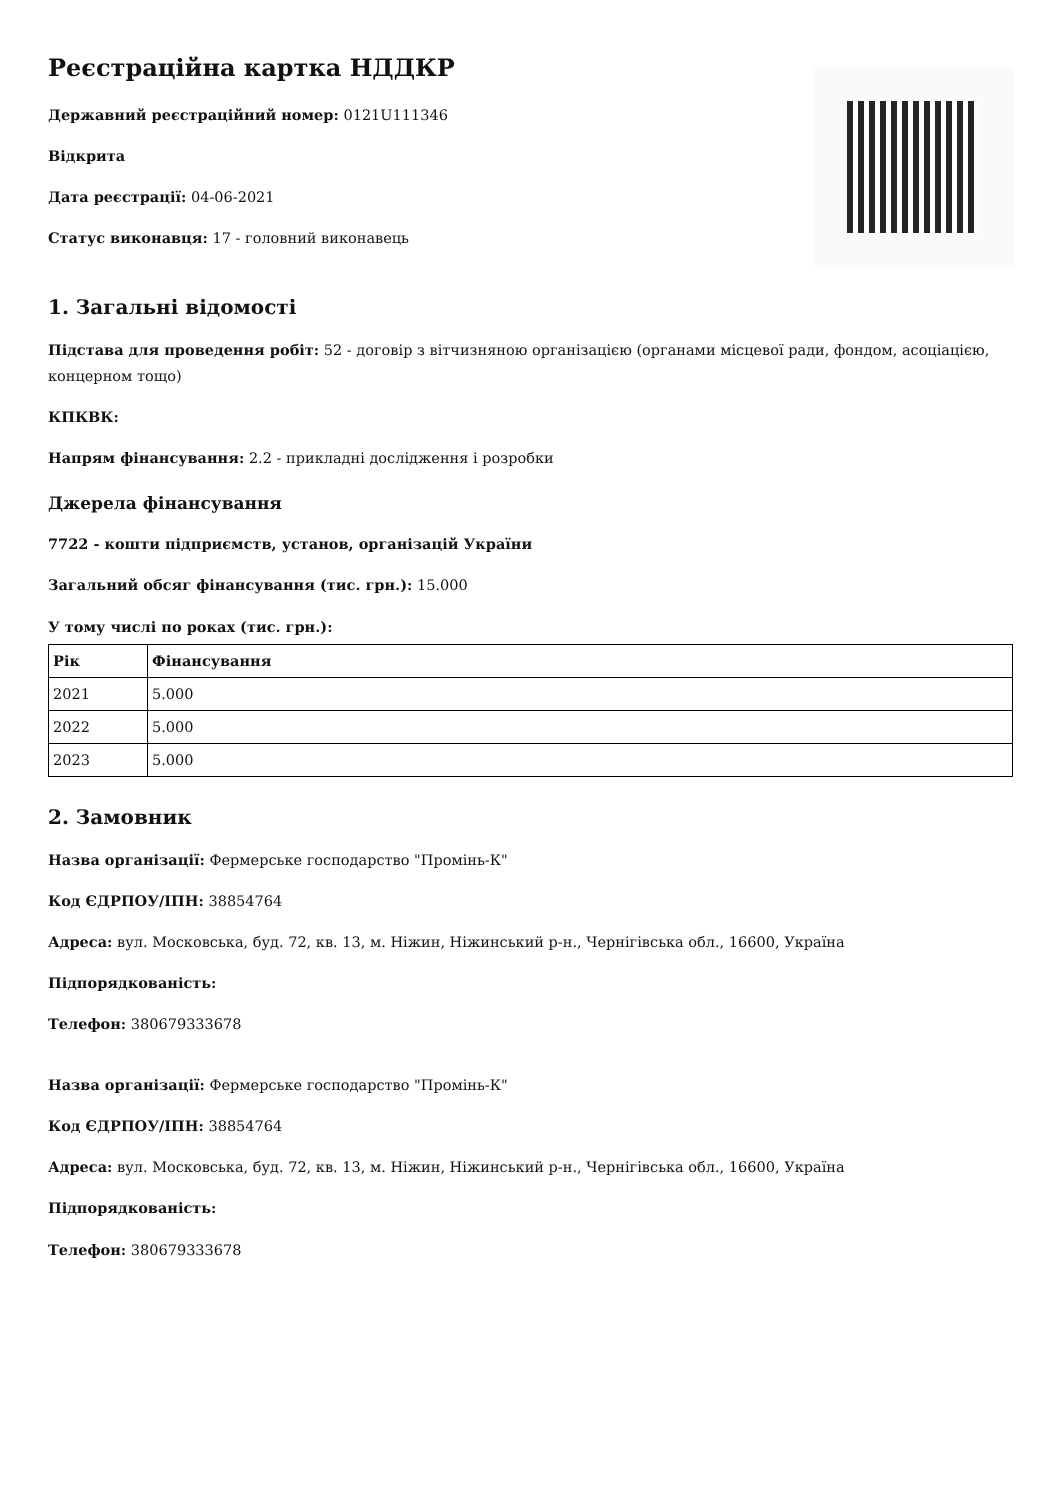Реєстраційна картка НДДКР
Державний реєстраційний номер: 0121U111346
Відкрита
Дата реєстрації: 04-06-2021
Статус виконавця: 17 - головний виконавець
1. Загальні відомості
Підстава для проведення робіт: 52 - договір з вітчизняною організацією (органами місцевої ради, фондом, асоціацією, концерном тощо)
КПКВК:
Напрям фінансування: 2.2 - прикладні дослідження і розробки
Джерела фінансування
7722 - кошти підприємств, установ, організацій України
Загальний обсяг фінансування (тис. грн.): 15.000
У тому числі по роках (тис. грн.):
| Рік | Фінансування |
| --- | --- |
| 2021 | 5.000 |
| 2022 | 5.000 |
| 2023 | 5.000 |
2. Замовник
Назва організації: Фермерське господарство "Промінь-К"
Код ЄДРПОУ/ІПН: 38854764
Адреса: вул. Московська, буд. 72, кв. 13, м. Ніжин, Ніжинський р-н., Чернігівська обл., 16600, Україна
Підпорядкованість:
Телефон: 380679333678
Назва організації: Фермерське господарство "Промінь-К"
Код ЄДРПОУ/ІПН: 38854764
Адреса: вул. Московська, буд. 72, кв. 13, м. Ніжин, Ніжинський р-н., Чернігівська обл., 16600, Україна
Підпорядкованість:
Телефон: 380679333678